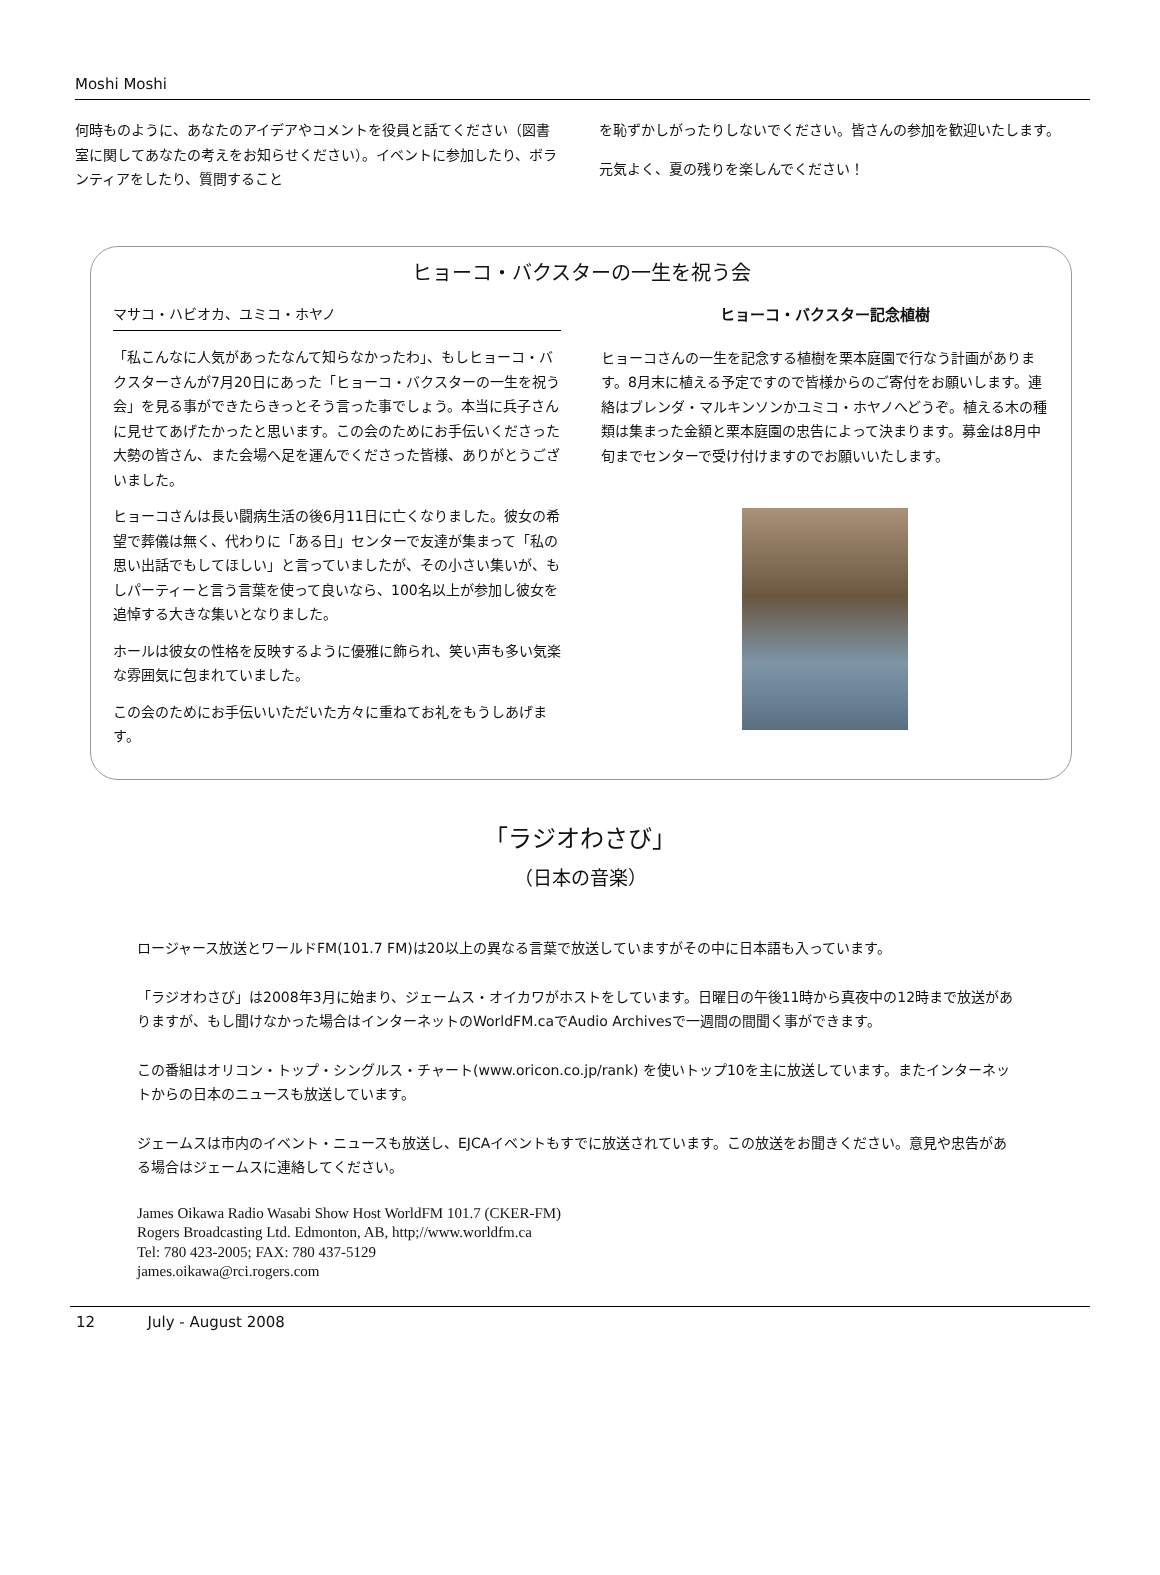Moshi Moshi
何時ものように、あなたのアイデアやコメントを役員と話てください（図書室に関してあなたの考えをお知らせください）。イベントに参加したり、ボランティアをしたり、質問すること
を恥ずかしがったりしないでください。皆さんの参加を歓迎いたします。
元気よく、夏の残りを楽しんでください！
ヒョーコ・バクスターの一生を祝う会
マサコ・ハビオカ、ユミコ・ホヤノ
「私こんなに人気があったなんて知らなかったわ」、もしヒョーコ・バクスターさんが7月20日にあった「ヒョーコ・バクスターの一生を祝う会」を見る事ができたらきっとそう言った事でしょう。本当に兵子さんに見せてあげたかったと思います。この会のためにお手伝いくださった大勢の皆さん、また会場へ足を運んでくださった皆様、ありがとうございました。
ヒョーコさんは長い闘病生活の後6月11日に亡くなりました。彼女の希望で葬儀は無く、代わりに「ある日」センターで友達が集まって「私の思い出話でもしてほしい」と言っていましたが、その小さい集いが、もしパーティーと言う言葉を使って良いなら、100名以上が参加し彼女を追悼する大きな集いとなりました。
ホールは彼女の性格を反映するように優雅に飾られ、笑い声も多い気楽な雰囲気に包まれていました。
この会のためにお手伝いいただいた方々に重ねてお礼をもうしあげます。
ヒョーコ・バクスター記念植樹
ヒョーコさんの一生を記念する植樹を栗本庭園で行なう計画があります。8月末に植える予定ですので皆様からのご寄付をお願いします。連絡はブレンダ・マルキンソンかユミコ・ホヤノへどうぞ。植える木の種類は集まった金額と栗本庭園の忠告によって決まります。募金は8月中旬までセンターで受け付けますのでお願いいたします。
「ラジオわさび」
（日本の音楽）
ロージャース放送とワールドFM(101.7 FM)は20以上の異なる言葉で放送していますがその中に日本語も入っています。
「ラジオわさび」は2008年3月に始まり、ジェームス・オイカワがホストをしています。日曜日の午後11時から真夜中の12時まで放送がありますが、もし聞けなかった場合はインターネットのWorldFM.caでAudio Archivesで一週間の間聞く事ができます。
この番組はオリコン・トップ・シングルス・チャート(www.oricon.co.jp/rank) を使いトップ10を主に放送しています。またインターネットからの日本のニュースも放送しています。
ジェームスは市内のイベント・ニュースも放送し、EJCAイベントもすでに放送されています。この放送をお聞きください。意見や忠告がある場合はジェームスに連絡してください。
James Oikawa Radio Wasabi Show Host WorldFM 101.7 (CKER-FM)
Rogers Broadcasting Ltd. Edmonton, AB, http;//www.worldfm.ca
Tel: 780 423-2005; FAX: 780 437-5129
james.oikawa@rci.rogers.com
12 July - August 2008